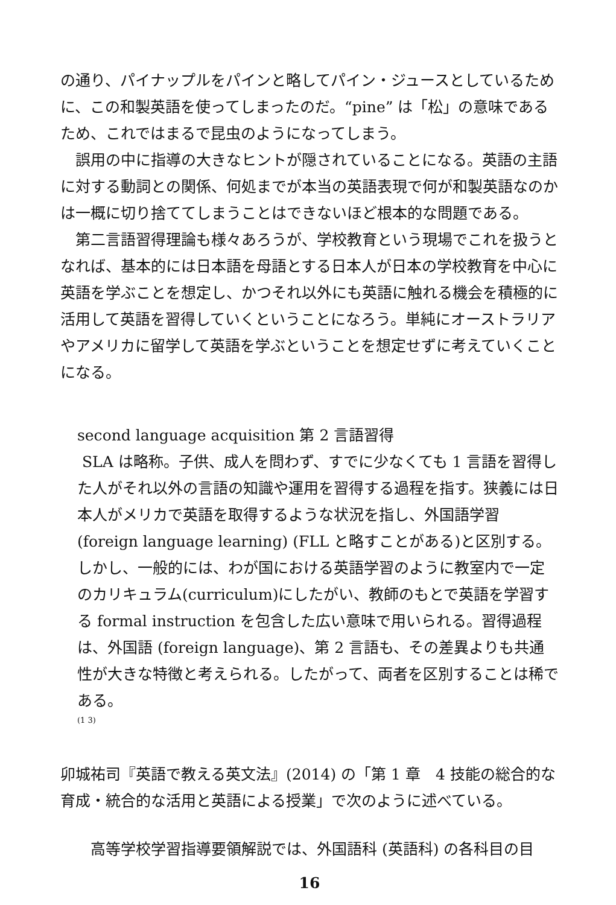の通り、パイナップルをパインと略してパイン・ジュースとしているために、この和製英語を使ってしまったのだ。“pine” は「松」の意味であるため、これではまるで昆虫のようになってしまう。
誤用の中に指導の大きなヒントが隠されていることになる。英語の主語に対する動詞との関係、何処までが本当の英語表現で何が和製英語なのかは一概に切り捨ててしまうことはできないほど根本的な問題である。
第二言語習得理論も様々あろうが、学校教育という現場でこれを扱うとなれば、基本的には日本語を母語とする日本人が日本の学校教育を中心に英語を学ぶことを想定し、かつそれ以外にも英語に触れる機会を積極的に活用して英語を習得していくということになろう。単純にオーストラリアやアメリカに留学して英語を学ぶということを想定せずに考えていくことになる。
second language acquisition 第 2 言語習得
SLA は略称。子供、成人を問わず、すでに少なくても 1 言語を習得した人がそれ以外の言語の知識や運用を習得する過程を指す。狭義には日本人がメリカで英語を取得するような状況を指し、外国語学習 (foreign language learning) (FLL と略すことがある)と区別する。しかし、一般的には、わが国における英語学習のように教室内で一定のカリキュラム(curriculum)にしたがい、教師のもとで英語を学習する formal instruction を包含した広い意味で用いられる。習得過程は、外国語 (foreign language)、第 2 言語も、その差異よりも共通性が大きな特徴と考えられる。したがって、両者を区別することは稀である。
(1 3)
卯城祐司『英語で教える英文法』(2014) の「第 1 章　4 技能の総合的な育成・統合的な活用と英語による授業」で次のように述べている。
高等学校学習指導要領解説では、外国語科 (英語科) の各科目の目
16